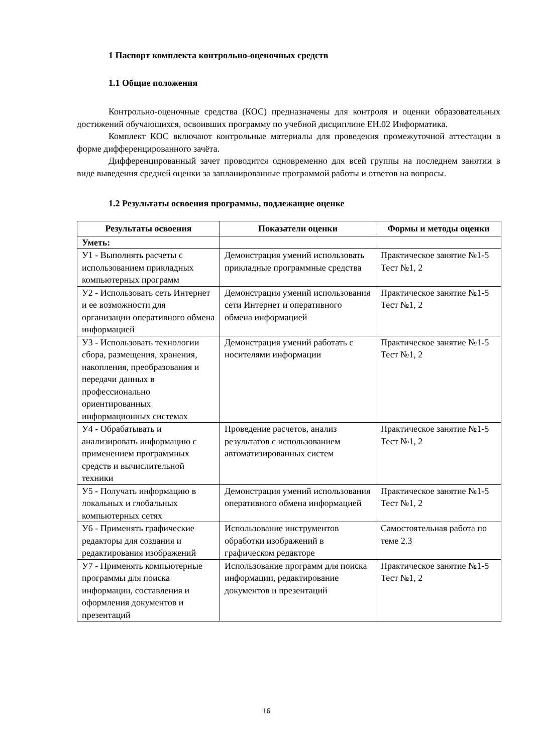1 Паспорт комплекта контрольно-оценочных средств
1.1 Общие положения
Контрольно-оценочные средства (КОС) предназначены для контроля и оценки образовательных достижений обучающихся, освоивших программу по учебной дисциплине ЕН.02 Информатика.
Комплект КОС включают контрольные материалы для проведения промежуточной аттестации в форме дифференцированного зачёта.
Дифференцированный зачет проводится одновременно для всей группы на последнем занятии в виде выведения средней оценки за запланированные программой работы и ответов на вопросы.
1.2 Результаты освоения программы, подлежащие оценке
| Результаты освоения | Показатели оценки | Формы и методы оценки |
| --- | --- | --- |
| Уметь: | | |
| У1 - Выполнять расчеты с использованием прикладных компьютерных программ | Демонстрация умений использовать прикладные программные средства | Практическое занятие №1-5 Тест №1, 2 |
| У2 - Использовать сеть Интернет и ее возможности для организации оперативного обмена информацией | Демонстрация умений использования сети Интернет и оперативного обмена информацией | Практическое занятие №1-5 Тест №1, 2 |
| У3 - Использовать технологии сбора, размещения, хранения, накопления, преобразования и передачи данных в профессионально ориентированных информационных системах | Демонстрация умений работать с носителями информации | Практическое занятие №1-5 Тест №1, 2 |
| У4 - Обрабатывать и анализировать информацию с применением программных средств и вычислительной техники | Проведение расчетов, анализ результатов с использованием автоматизированных систем | Практическое занятие №1-5 Тест №1, 2 |
| У5 - Получать информацию в локальных и глобальных компьютерных сетях | Демонстрация умений использования оперативного обмена информацией | Практическое занятие №1-5 Тест №1, 2 |
| У6 - Применять графические редакторы для создания и редактирования изображений | Использование инструментов обработки изображений в графическом редакторе | Самостоятельная работа по теме 2.3 |
| У7 - Применять компьютерные программы для поиска информации, составления и оформления документов и презентаций | Использование программ для поиска информации, редактирование документов и презентаций | Практическое занятие №1-5 Тест №1, 2 |
16